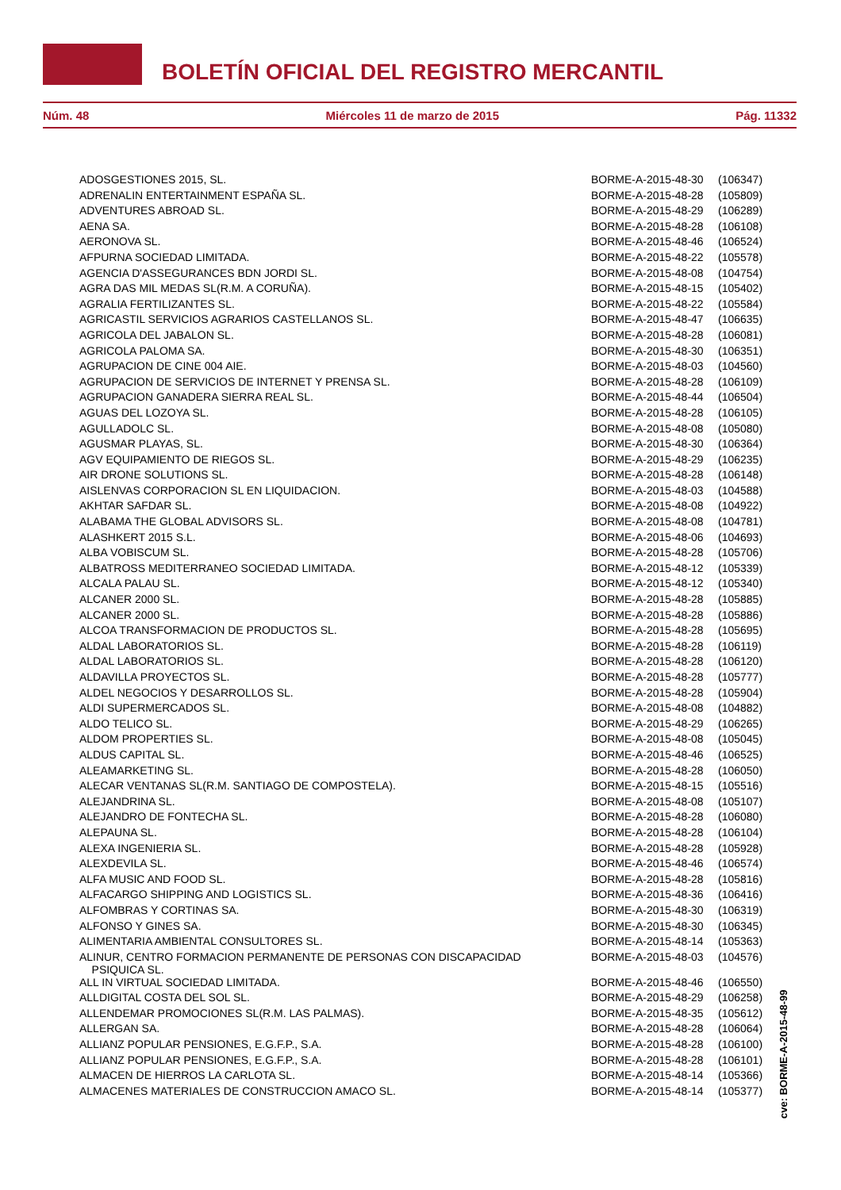BOLETÍN OFICIAL DEL REGISTRO MERCANTIL
Núm. 48 Miércoles 11 de marzo de 2015 Pág. 11332
| ADOSGESTIONES 2015, SL. | BORME-A-2015-48-30 | (106347) |
| ADRENALIN ENTERTAINMENT ESPAÑA SL. | BORME-A-2015-48-28 | (105809) |
| ADVENTURES ABROAD SL. | BORME-A-2015-48-29 | (106289) |
| AENA SA. | BORME-A-2015-48-28 | (106108) |
| AERONOVA SL. | BORME-A-2015-48-46 | (106524) |
| AFPURNA SOCIEDAD LIMITADA. | BORME-A-2015-48-22 | (105578) |
| AGENCIA D'ASSEGURANCES BDN JORDI SL. | BORME-A-2015-48-08 | (104754) |
| AGRA DAS MIL MEDAS SL(R.M. A CORUÑA). | BORME-A-2015-48-15 | (105402) |
| AGRALIA FERTILIZANTES SL. | BORME-A-2015-48-22 | (105584) |
| AGRICASTIL SERVICIOS AGRARIOS CASTELLANOS SL. | BORME-A-2015-48-47 | (106635) |
| AGRICOLA DEL JABALON SL. | BORME-A-2015-48-28 | (106081) |
| AGRICOLA PALOMA SA. | BORME-A-2015-48-30 | (106351) |
| AGRUPACION DE CINE 004 AIE. | BORME-A-2015-48-03 | (104560) |
| AGRUPACION DE SERVICIOS DE INTERNET Y PRENSA SL. | BORME-A-2015-48-28 | (106109) |
| AGRUPACION GANADERA SIERRA REAL SL. | BORME-A-2015-48-44 | (106504) |
| AGUAS DEL LOZOYA SL. | BORME-A-2015-48-28 | (106105) |
| AGULLADOLC SL. | BORME-A-2015-48-08 | (105080) |
| AGUSMAR PLAYAS, SL. | BORME-A-2015-48-30 | (106364) |
| AGV EQUIPAMIENTO DE RIEGOS SL. | BORME-A-2015-48-29 | (106235) |
| AIR DRONE SOLUTIONS SL. | BORME-A-2015-48-28 | (106148) |
| AISLENVAS CORPORACION SL EN LIQUIDACION. | BORME-A-2015-48-03 | (104588) |
| AKHTAR SAFDAR SL. | BORME-A-2015-48-08 | (104922) |
| ALABAMA THE GLOBAL ADVISORS SL. | BORME-A-2015-48-08 | (104781) |
| ALASHKERT 2015 S.L. | BORME-A-2015-48-06 | (104693) |
| ALBA VOBISCUM SL. | BORME-A-2015-48-28 | (105706) |
| ALBATROSS MEDITERRANEO SOCIEDAD LIMITADA. | BORME-A-2015-48-12 | (105339) |
| ALCALA PALAU SL. | BORME-A-2015-48-12 | (105340) |
| ALCANER 2000 SL. | BORME-A-2015-48-28 | (105885) |
| ALCANER 2000 SL. | BORME-A-2015-48-28 | (105886) |
| ALCOA TRANSFORMACION DE PRODUCTOS SL. | BORME-A-2015-48-28 | (105695) |
| ALDAL LABORATORIOS SL. | BORME-A-2015-48-28 | (106119) |
| ALDAL LABORATORIOS SL. | BORME-A-2015-48-28 | (106120) |
| ALDAVILLA PROYECTOS SL. | BORME-A-2015-48-28 | (105777) |
| ALDEL NEGOCIOS Y DESARROLLOS SL. | BORME-A-2015-48-28 | (105904) |
| ALDI SUPERMERCADOS SL. | BORME-A-2015-48-08 | (104882) |
| ALDO TELICO SL. | BORME-A-2015-48-29 | (106265) |
| ALDOM PROPERTIES SL. | BORME-A-2015-48-08 | (105045) |
| ALDUS CAPITAL SL. | BORME-A-2015-48-46 | (106525) |
| ALEAMARKETING SL. | BORME-A-2015-48-28 | (106050) |
| ALECAR VENTANAS SL(R.M. SANTIAGO DE COMPOSTELA). | BORME-A-2015-48-15 | (105516) |
| ALEJANDRINA SL. | BORME-A-2015-48-08 | (105107) |
| ALEJANDRO DE FONTECHA SL. | BORME-A-2015-48-28 | (106080) |
| ALEPAUNA SL. | BORME-A-2015-48-28 | (106104) |
| ALEXA INGENIERIA SL. | BORME-A-2015-48-28 | (105928) |
| ALEXDEVILA SL. | BORME-A-2015-48-46 | (106574) |
| ALFA MUSIC AND FOOD SL. | BORME-A-2015-48-28 | (105816) |
| ALFACARGO SHIPPING AND LOGISTICS SL. | BORME-A-2015-48-36 | (106416) |
| ALFOMBRAS Y CORTINAS SA. | BORME-A-2015-48-30 | (106319) |
| ALFONSO Y GINES SA. | BORME-A-2015-48-30 | (106345) |
| ALIMENTARIA AMBIENTAL CONSULTORES SL. | BORME-A-2015-48-14 | (105363) |
| ALINUR, CENTRO FORMACION PERMANENTE DE PERSONAS CON DISCAPACIDAD PSIQUICA SL. | BORME-A-2015-48-03 | (104576) |
| ALL IN VIRTUAL SOCIEDAD LIMITADA. | BORME-A-2015-48-46 | (106550) |
| ALLDIGITAL COSTA DEL SOL SL. | BORME-A-2015-48-29 | (106258) |
| ALLENDEMAR PROMOCIONES SL(R.M. LAS PALMAS). | BORME-A-2015-48-35 | (105612) |
| ALLERGAN SA. | BORME-A-2015-48-28 | (106064) |
| ALLIANZ POPULAR PENSIONES, E.G.F.P., S.A. | BORME-A-2015-48-28 | (106100) |
| ALLIANZ POPULAR PENSIONES, E.G.F.P., S.A. | BORME-A-2015-48-28 | (106101) |
| ALMACEN DE HIERROS LA CARLOTA SL. | BORME-A-2015-48-14 | (105366) |
| ALMACENES MATERIALES DE CONSTRUCCION AMACO SL. | BORME-A-2015-48-14 | (105377) |
cve: BORME-A-2015-48-99